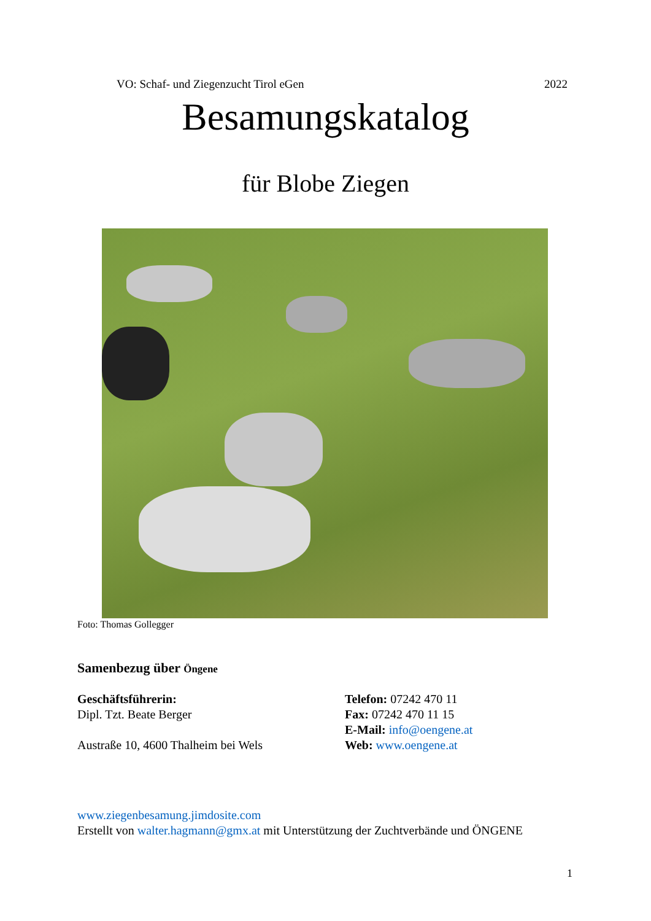VO: Schaf- und Ziegenzucht Tirol eGen 2022
Besamungskatalog
für Blobe Ziegen
Foto: Thomas Gollegger
Samenbezug über Öngene
Geschäftsführerin:
Dipl. Tzt. Beate Berger
Austraße 10, 4600 Thalheim bei Wels
Telefon: 07242 470 11
Fax: 07242 470 11 15
E-Mail: info@oengene.at
Web: www.oengene.at
www.ziegenbesamung.jimdosite.com
Erstellt von walter.hagmann@gmx.at mit Unterstützung der Zuchtverbände und ÖNGENE
1